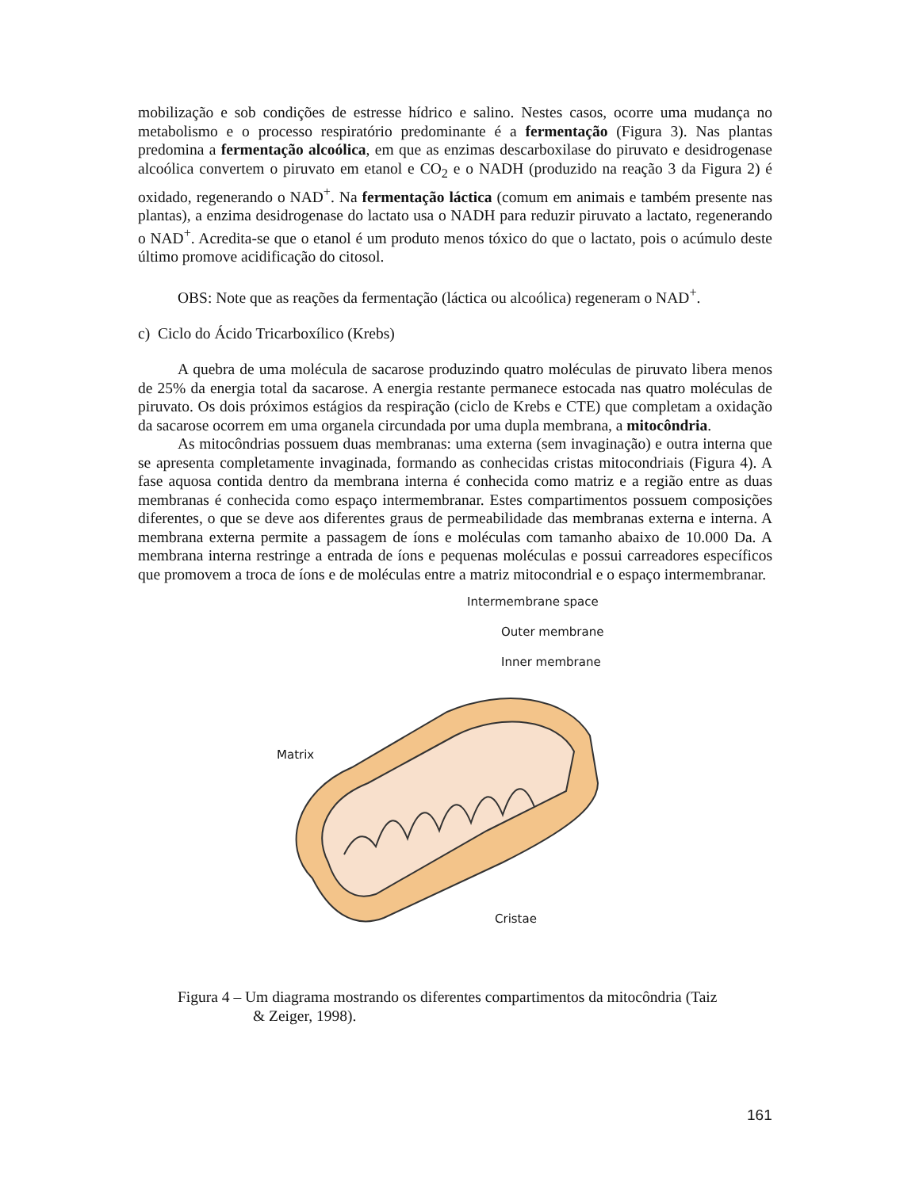mobilização e sob condições de estresse hídrico e salino. Nestes casos, ocorre uma mudança no metabolismo e o processo respiratório predominante é a fermentação (Figura 3). Nas plantas predomina a fermentação alcoólica, em que as enzimas descarboxilase do piruvato e desidrogenase alcoólica convertem o piruvato em etanol e CO<sub>2</sub> e o NADH (produzido na reação 3 da Figura 2) é oxidado, regenerando o NAD<sup>+</sup>. Na fermentação láctica (comum em animais e também presente nas plantas), a enzima desidrogenase do lactato usa o NADH para reduzir piruvato a lactato, regenerando o NAD<sup>+</sup>. Acredita-se que o etanol é um produto menos tóxico do que o lactato, pois o acúmulo deste último promove acidificação do citosol.
OBS: Note que as reações da fermentação (láctica ou alcoólica) regeneram o NAD<sup>+</sup>.
c) Ciclo do Ácido Tricarboxílico (Krebs)
A quebra de uma molécula de sacarose produzindo quatro moléculas de piruvato libera menos de 25% da energia total da sacarose. A energia restante permanece estocada nas quatro moléculas de piruvato. Os dois próximos estágios da respiração (ciclo de Krebs e CTE) que completam a oxidação da sacarose ocorrem em uma organela circundada por uma dupla membrana, a mitocôndria.
As mitocôndrias possuem duas membranas: uma externa (sem invaginação) e outra interna que se apresenta completamente invaginada, formando as conhecidas cristas mitocondriais (Figura 4). A fase aquosa contida dentro da membrana interna é conhecida como matriz e a região entre as duas membranas é conhecida como espaço intermembranar. Estes compartimentos possuem composições diferentes, o que se deve aos diferentes graus de permeabilidade das membranas externa e interna. A membrana externa permite a passagem de íons e moléculas com tamanho abaixo de 10.000 Da. A membrana interna restringe a entrada de íons e pequenas moléculas e possui carreadores específicos que promovem a troca de íons e de moléculas entre a matriz mitocondrial e o espaço intermembranar.
Intermembrane space
Outer membrane
Inner membrane
Matrix
Cristae
Figura 4 – Um diagrama mostrando os diferentes compartimentos da mitocôndria (Taiz
& Zeiger, 1998).
161